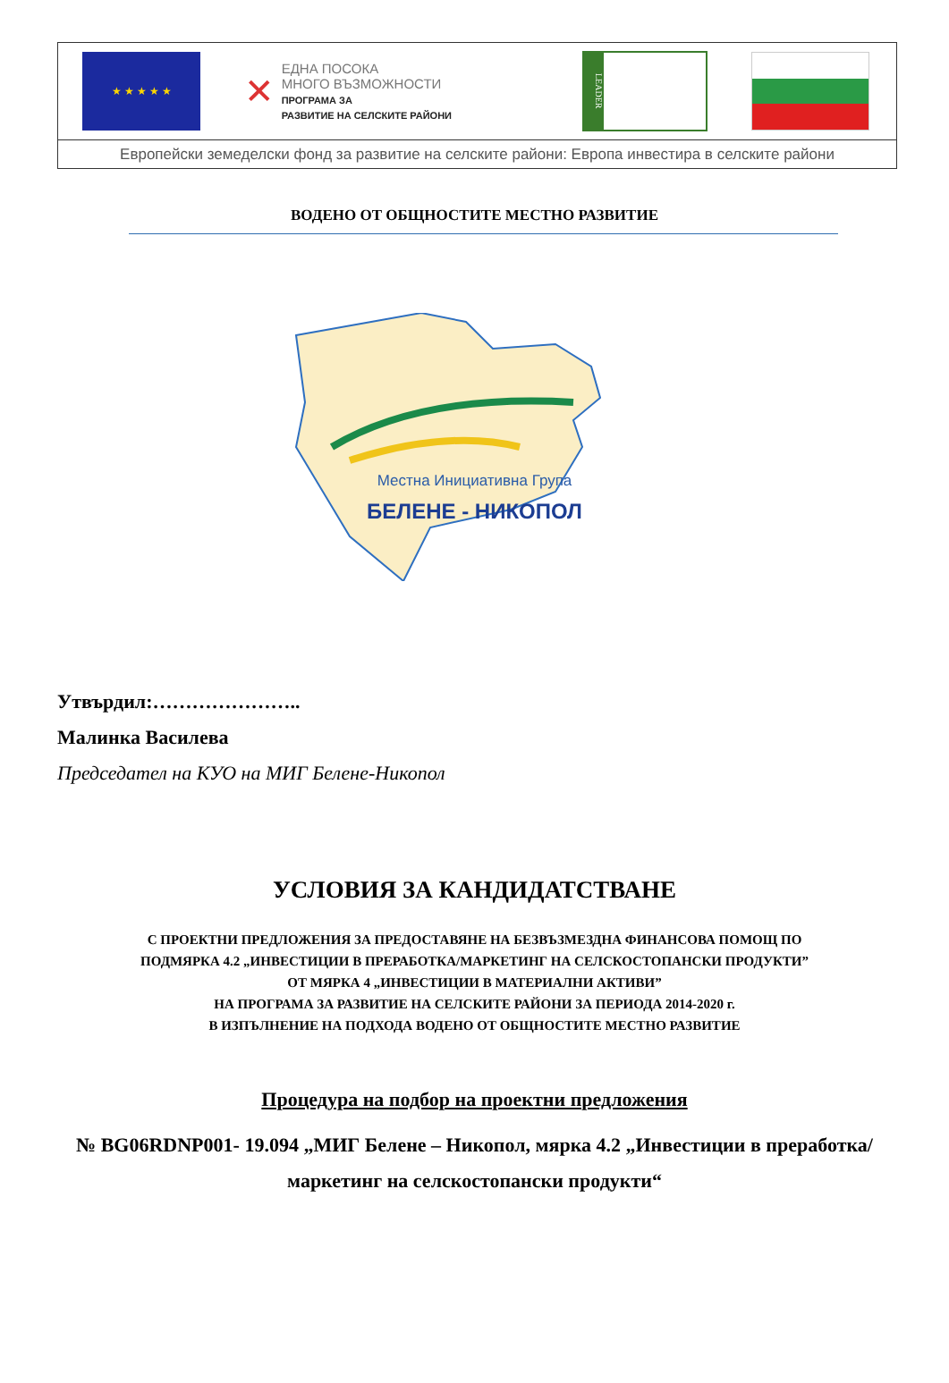★ ★ ★ ★ ★
✕
ЕДНА ПОСОКА
МНОГО ВЪЗМОЖНОСТИ
ПРОГРАМА ЗА
РАЗВИТИЕ НА СЕЛСКИТЕ РАЙОНИ
LEADER
Европейски земеделски фонд за развитие на селските райони: Европа инвестира в селските райони
ВОДЕНО ОТ ОБЩНОСТИТЕ МЕСТНО РАЗВИТИЕ
Местна Инициативна Група
БЕЛЕНЕ - НИКОПОЛ
Утвърдил:…………………..
Малинка Василева
Председател на КУО на МИГ Белене-Никопол
УСЛОВИЯ ЗА КАНДИДАТСТВАНЕ
С ПРОЕКТНИ ПРЕДЛОЖЕНИЯ ЗА ПРЕДОСТАВЯНЕ НА БЕЗВЪЗМЕЗДНА ФИНАНСОВА ПОМОЩ ПО
ПОДМЯРКА 4.2 „ИНВЕСТИЦИИ В ПРЕРАБОТКА/МАРКЕТИНГ НА СЕЛСКОСТОПАНСКИ ПРОДУКТИ”
ОТ МЯРКА 4 „ИНВЕСТИЦИИ В МАТЕРИАЛНИ АКТИВИ”
НА ПРОГРАМА ЗА РАЗВИТИЕ НА СЕЛСКИТЕ РАЙОНИ ЗА ПЕРИОДА 2014-2020 г.
В ИЗПЪЛНЕНИЕ НА ПОДХОДА ВОДЕНО ОТ ОБЩНОСТИТЕ МЕСТНО РАЗВИТИЕ
Процедура на подбор на проектни предложения
№ BG06RDNP001- 19.094 „МИГ Белене – Никопол, мярка 4.2 „Инвестиции в преработка/маркетинг на селскостопански продукти“